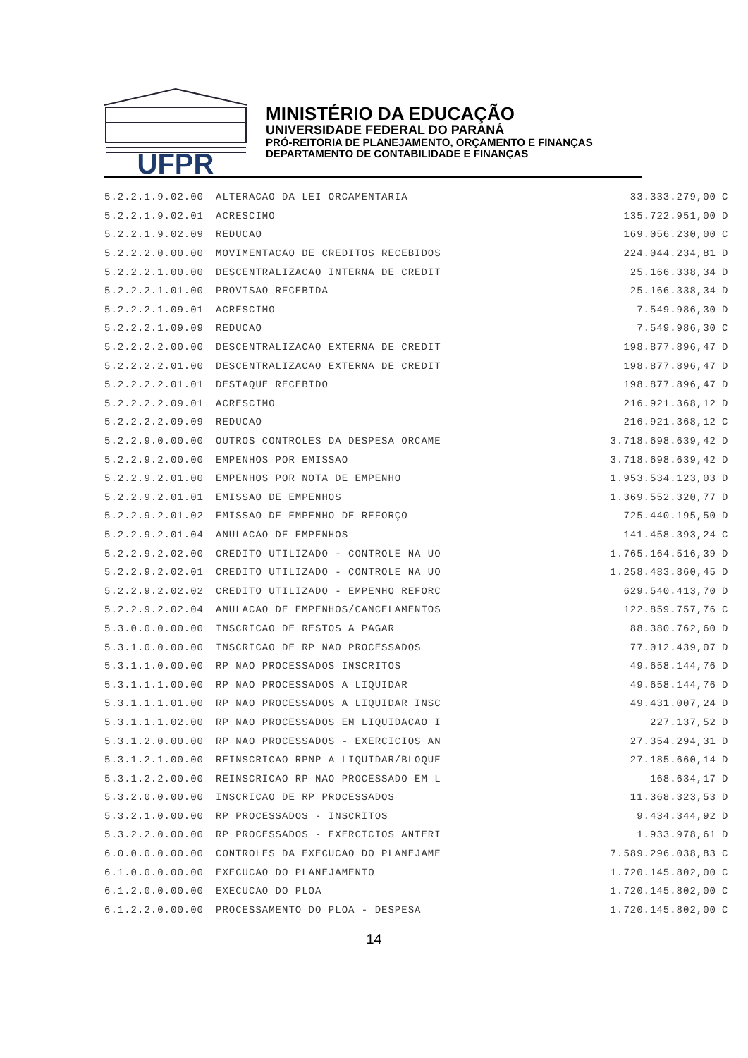UFPR
MINISTÉRIO DA EDUCAÇÃO
UNIVERSIDADE FEDERAL DO PARANÁ
PRÓ-REITORIA DE PLANEJAMENTO, ORÇAMENTO E FINANÇAS
DEPARTAMENTO DE CONTABILIDADE E FINANÇAS
| 5.2.2.1.9.02.00 | ALTERACAO DA LEI ORCAMENTARIA | 33.333.279,00 | C |
| 5.2.2.1.9.02.01 | ACRESCIMO | 135.722.951,00 | D |
| 5.2.2.1.9.02.09 | REDUCAO | 169.056.230,00 | C |
| 5.2.2.2.0.00.00 | MOVIMENTACAO DE CREDITOS RECEBIDOS | 224.044.234,81 | D |
| 5.2.2.2.1.00.00 | DESCENTRALIZACAO INTERNA DE CREDIT | 25.166.338,34 | D |
| 5.2.2.2.1.01.00 | PROVISAO RECEBIDA | 25.166.338,34 | D |
| 5.2.2.2.1.09.01 | ACRESCIMO | 7.549.986,30 | D |
| 5.2.2.2.1.09.09 | REDUCAO | 7.549.986,30 | C |
| 5.2.2.2.2.00.00 | DESCENTRALIZACAO EXTERNA DE CREDIT | 198.877.896,47 | D |
| 5.2.2.2.2.01.00 | DESCENTRALIZACAO EXTERNA DE CREDIT | 198.877.896,47 | D |
| 5.2.2.2.2.01.01 | DESTAQUE RECEBIDO | 198.877.896,47 | D |
| 5.2.2.2.2.09.01 | ACRESCIMO | 216.921.368,12 | D |
| 5.2.2.2.2.09.09 | REDUCAO | 216.921.368,12 | C |
| 5.2.2.9.0.00.00 | OUTROS CONTROLES DA DESPESA ORCAME | 3.718.698.639,42 | D |
| 5.2.2.9.2.00.00 | EMPENHOS POR EMISSAO | 3.718.698.639,42 | D |
| 5.2.2.9.2.01.00 | EMPENHOS POR NOTA DE EMPENHO | 1.953.534.123,03 | D |
| 5.2.2.9.2.01.01 | EMISSAO DE EMPENHOS | 1.369.552.320,77 | D |
| 5.2.2.9.2.01.02 | EMISSAO DE EMPENHO DE REFORÇO | 725.440.195,50 | D |
| 5.2.2.9.2.01.04 | ANULACAO DE EMPENHOS | 141.458.393,24 | C |
| 5.2.2.9.2.02.00 | CREDITO UTILIZADO - CONTROLE NA UO | 1.765.164.516,39 | D |
| 5.2.2.9.2.02.01 | CREDITO UTILIZADO - CONTROLE NA UO | 1.258.483.860,45 | D |
| 5.2.2.9.2.02.02 | CREDITO UTILIZADO - EMPENHO REFORC | 629.540.413,70 | D |
| 5.2.2.9.2.02.04 | ANULACAO DE EMPENHOS/CANCELAMENTOS | 122.859.757,76 | C |
| 5.3.0.0.0.00.00 | INSCRICAO DE RESTOS A PAGAR | 88.380.762,60 | D |
| 5.3.1.0.0.00.00 | INSCRICAO DE RP NAO PROCESSADOS | 77.012.439,07 | D |
| 5.3.1.1.0.00.00 | RP NAO PROCESSADOS INSCRITOS | 49.658.144,76 | D |
| 5.3.1.1.1.00.00 | RP NAO PROCESSADOS A LIQUIDAR | 49.658.144,76 | D |
| 5.3.1.1.1.01.00 | RP NAO PROCESSADOS A LIQUIDAR INSC | 49.431.007,24 | D |
| 5.3.1.1.1.02.00 | RP NAO PROCESSADOS EM LIQUIDACAO I | 227.137,52 | D |
| 5.3.1.2.0.00.00 | RP NAO PROCESSADOS - EXERCICIOS AN | 27.354.294,31 | D |
| 5.3.1.2.1.00.00 | REINSCRICAO RPNP A LIQUIDAR/BLOQUE | 27.185.660,14 | D |
| 5.3.1.2.2.00.00 | REINSCRICAO RP NAO PROCESSADO EM L | 168.634,17 | D |
| 5.3.2.0.0.00.00 | INSCRICAO DE RP PROCESSADOS | 11.368.323,53 | D |
| 5.3.2.1.0.00.00 | RP PROCESSADOS - INSCRITOS | 9.434.344,92 | D |
| 5.3.2.2.0.00.00 | RP PROCESSADOS - EXERCICIOS ANTERI | 1.933.978,61 | D |
| 6.0.0.0.0.00.00 | CONTROLES DA EXECUCAO DO PLANEJAME | 7.589.296.038,83 | C |
| 6.1.0.0.0.00.00 | EXECUCAO DO PLANEJAMENTO | 1.720.145.802,00 | C |
| 6.1.2.0.0.00.00 | EXECUCAO DO PLOA | 1.720.145.802,00 | C |
| 6.1.2.2.0.00.00 | PROCESSAMENTO DO PLOA - DESPESA | 1.720.145.802,00 | C |
14